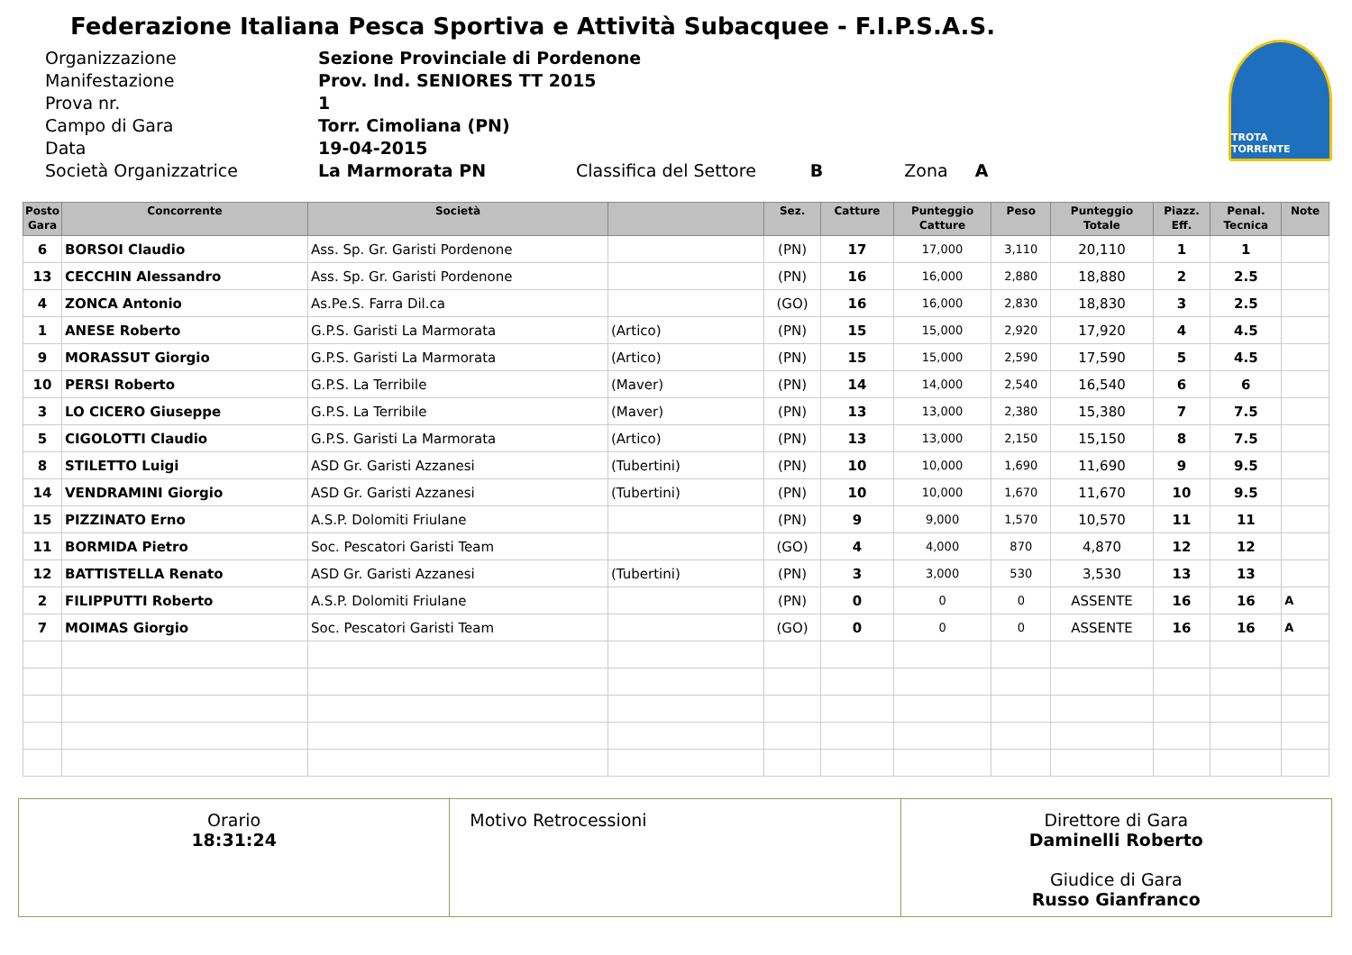Federazione Italiana Pesca Sportiva e Attività Subacquee - F.I.P.S.A.S.
| Organizzazione | Sezione Provinciale di Pordenone |
| Manifestazione | Prov. Ind. SENIORES TT 2015 |
| Prova nr. | 1 |
| Campo di Gara | Torr. Cimoliana (PN) |
| Data | 19-04-2015 |
| Società Organizzatrice | La Marmorata PN Classifica del Settore B Zona A |
TROTA TORRENTE
| Posto Gara | Concorrente | Società | | Sez. | Catture | Punteggio Catture | Peso | Punteggio Totale | Piazz. Eff. | Penal. Tecnica | Note |
| --- | --- | --- | --- | --- | --- | --- | --- | --- | --- | --- | --- |
| 6 | BORSOI Claudio | Ass. Sp. Gr. Garisti Pordenone | | (PN) | 17 | 17,000 | 3,110 | 20,110 | 1 | 1 | |
| 13 | CECCHIN Alessandro | Ass. Sp. Gr. Garisti Pordenone | | (PN) | 16 | 16,000 | 2,880 | 18,880 | 2 | 2.5 | |
| 4 | ZONCA Antonio | As.Pe.S. Farra Dil.ca | | (GO) | 16 | 16,000 | 2,830 | 18,830 | 3 | 2.5 | |
| 1 | ANESE Roberto | G.P.S. Garisti La Marmorata | (Artico) | (PN) | 15 | 15,000 | 2,920 | 17,920 | 4 | 4.5 | |
| 9 | MORASSUT Giorgio | G.P.S. Garisti La Marmorata | (Artico) | (PN) | 15 | 15,000 | 2,590 | 17,590 | 5 | 4.5 | |
| 10 | PERSI Roberto | G.P.S. La Terribile | (Maver) | (PN) | 14 | 14,000 | 2,540 | 16,540 | 6 | 6 | |
| 3 | LO CICERO Giuseppe | G.P.S. La Terribile | (Maver) | (PN) | 13 | 13,000 | 2,380 | 15,380 | 7 | 7.5 | |
| 5 | CIGOLOTTI Claudio | G.P.S. Garisti La Marmorata | (Artico) | (PN) | 13 | 13,000 | 2,150 | 15,150 | 8 | 7.5 | |
| 8 | STILETTO Luigi | ASD Gr. Garisti Azzanesi | (Tubertini) | (PN) | 10 | 10,000 | 1,690 | 11,690 | 9 | 9.5 | |
| 14 | VENDRAMINI Giorgio | ASD Gr. Garisti Azzanesi | (Tubertini) | (PN) | 10 | 10,000 | 1,670 | 11,670 | 10 | 9.5 | |
| 15 | PIZZINATO Erno | A.S.P. Dolomiti Friulane | | (PN) | 9 | 9,000 | 1,570 | 10,570 | 11 | 11 | |
| 11 | BORMIDA Pietro | Soc. Pescatori Garisti Team | | (GO) | 4 | 4,000 | 870 | 4,870 | 12 | 12 | |
| 12 | BATTISTELLA Renato | ASD Gr. Garisti Azzanesi | (Tubertini) | (PN) | 3 | 3,000 | 530 | 3,530 | 13 | 13 | |
| 2 | FILIPPUTTI Roberto | A.S.P. Dolomiti Friulane | | (PN) | 0 | 0 | 0 | ASSENTE | 16 | 16 | A |
| 7 | MOIMAS Giorgio | Soc. Pescatori Garisti Team | | (GO) | 0 | 0 | 0 | ASSENTE | 16 | 16 | A |
Orario
18:31:24
Motivo Retrocessioni
Direttore di Gara
Daminelli Roberto
Giudice di Gara
Russo Gianfranco